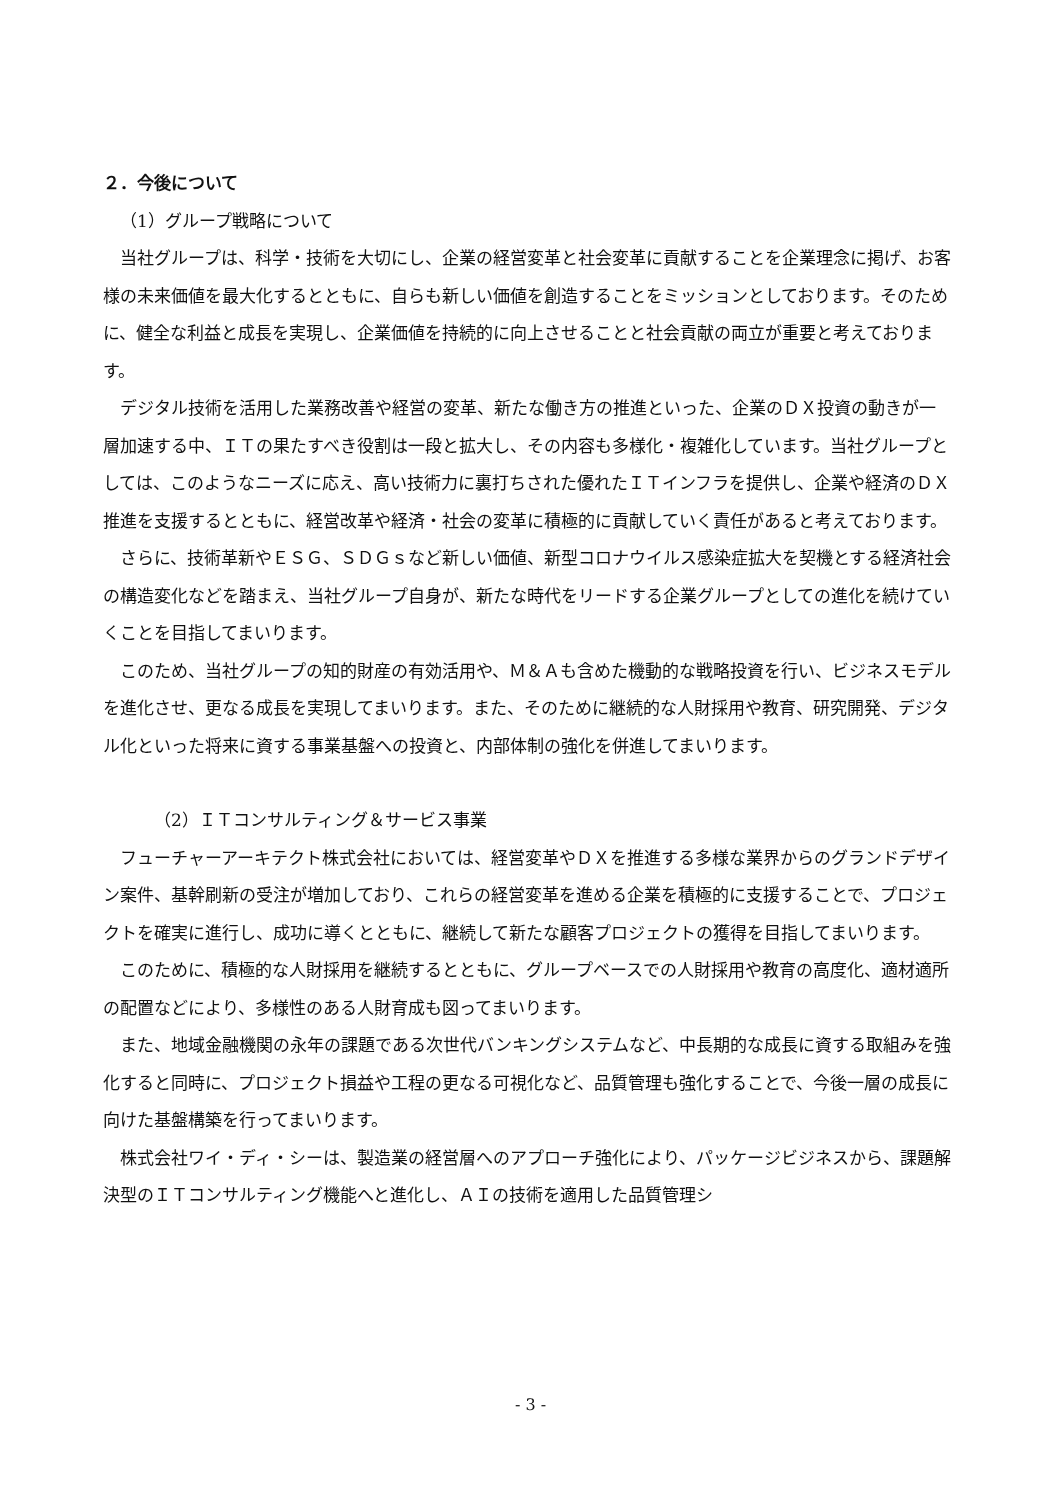２．今後について
（1）グループ戦略について
当社グループは、科学・技術を大切にし、企業の経営変革と社会変革に貢献することを企業理念に掲げ、お客様の未来価値を最大化するとともに、自らも新しい価値を創造することをミッションとしております。そのために、健全な利益と成長を実現し、企業価値を持続的に向上させることと社会貢献の両立が重要と考えております。
デジタル技術を活用した業務改善や経営の変革、新たな働き方の推進といった、企業のＤＸ投資の動きが一層加速する中、ＩＴの果たすべき役割は一段と拡大し、その内容も多様化・複雑化しています。当社グループとしては、このようなニーズに応え、高い技術力に裏打ちされた優れたＩＴインフラを提供し、企業や経済のＤＸ推進を支援するとともに、経営改革や経済・社会の変革に積極的に貢献していく責任があると考えております。
さらに、技術革新やＥＳＧ、ＳＤＧｓなど新しい価値、新型コロナウイルス感染症拡大を契機とする経済社会の構造変化などを踏まえ、当社グループ自身が、新たな時代をリードする企業グループとしての進化を続けていくことを目指してまいります。
このため、当社グループの知的財産の有効活用や、Ｍ＆Ａも含めた機動的な戦略投資を行い、ビジネスモデルを進化させ、更なる成長を実現してまいります。また、そのために継続的な人財採用や教育、研究開発、デジタル化といった将来に資する事業基盤への投資と、内部体制の強化を併進してまいります。
（2）ＩＴコンサルティング＆サービス事業
フューチャーアーキテクト株式会社においては、経営変革やＤＸを推進する多様な業界からのグランドデザイン案件、基幹刷新の受注が増加しており、これらの経営変革を進める企業を積極的に支援することで、プロジェクトを確実に進行し、成功に導くとともに、継続して新たな顧客プロジェクトの獲得を目指してまいります。
このために、積極的な人財採用を継続するとともに、グループベースでの人財採用や教育の高度化、適材適所の配置などにより、多様性のある人財育成も図ってまいります。
また、地域金融機関の永年の課題である次世代バンキングシステムなど、中長期的な成長に資する取組みを強化すると同時に、プロジェクト損益や工程の更なる可視化など、品質管理も強化することで、今後一層の成長に向けた基盤構築を行ってまいります。
株式会社ワイ・ディ・シーは、製造業の経営層へのアプローチ強化により、パッケージビジネスから、課題解決型のＩＴコンサルティング機能へと進化し、ＡＩの技術を適用した品質管理シ
- 3 -